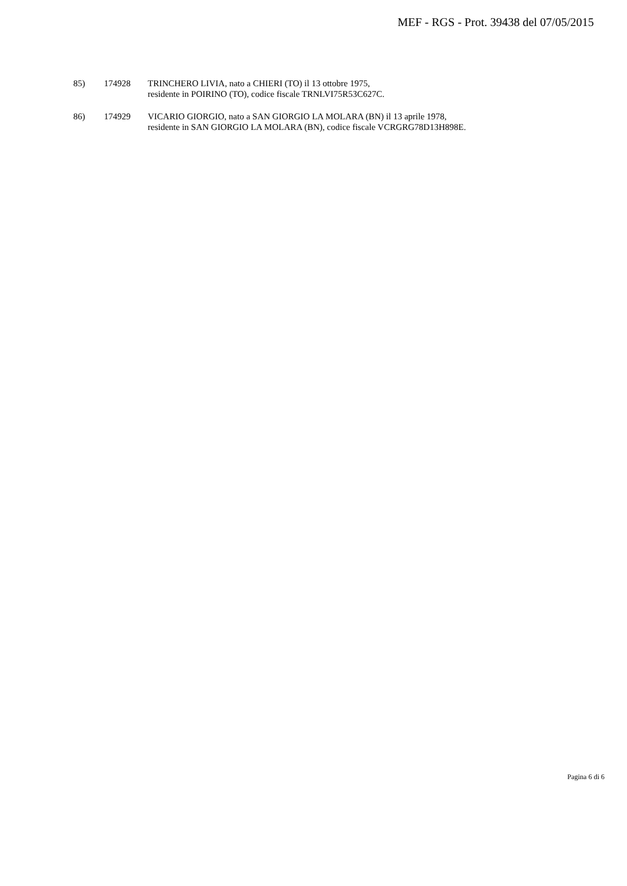MEF - RGS - Prot. 39438 del 07/05/2015
85) 174928 TRINCHERO LIVIA, nato a CHIERI (TO) il 13 ottobre 1975,
residente in POIRINO (TO), codice fiscale TRNLVI75R53C627C.
86) 174929 VICARIO GIORGIO, nato a SAN GIORGIO LA MOLARA (BN) il 13 aprile 1978,
residente in SAN GIORGIO LA MOLARA (BN), codice fiscale VCRGRG78D13H898E.
Pagina 6 di 6